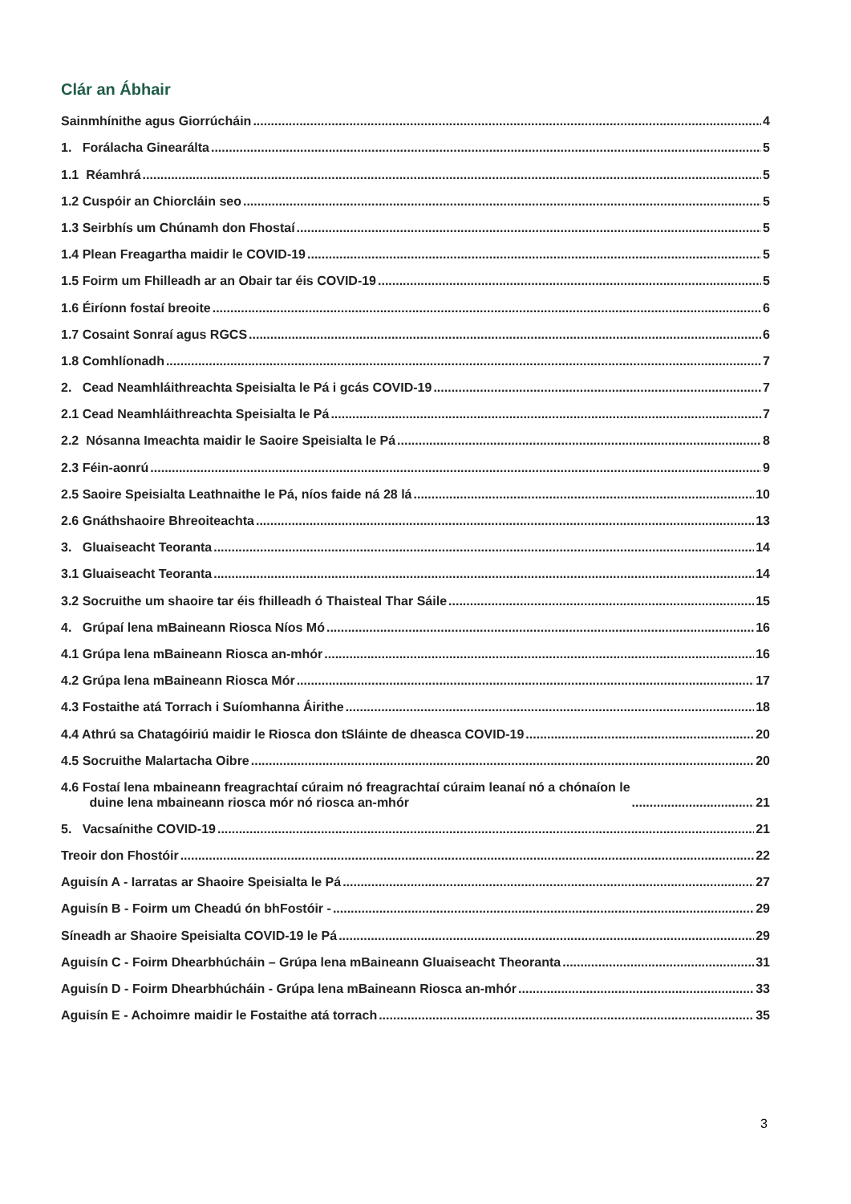Clár an Ábhair
Sainmhínithe agus Giorrúcháin 4
1. Forálacha Ginearálta 5
1.1 Réamhrá 5
1.2 Cuspóir an Chiorcláin seo 5
1.3 Seirbhís um Chúnamh don Fhostaí 5
1.4 Plean Freagartha maidir le COVID-19 5
1.5 Foirm um Fhilleadh ar an Obair tar éis COVID-19 5
1.6 Éiríonn fostaí breoite 6
1.7 Cosaint Sonraí agus RGCS 6
1.8 Comhlíonadh 7
2. Cead Neamhláithreachta Speisialta le Pá i gcás COVID-19 7
2.1 Cead Neamhláithreachta Speisialta le Pá 7
2.2 Nósanna Imeachta maidir le Saoire Speisialta le Pá 8
2.3 Féin-aonrú 9
2.5 Saoire Speisialta Leathnaithe le Pá, níos faide ná 28 lá 10
2.6 Gnáthshaoire Bhreoiteachta 13
3. Gluaiseacht Teoranta 14
3.1 Gluaiseacht Teoranta 14
3.2 Socruithe um shaoire tar éis fhilleadh ó Thaisteal Thar Sáile 15
4. Grúpaí lena mBaineann Riosca Níos Mó 16
4.1 Grúpa lena mBaineann Riosca an-mhór 16
4.2 Grúpa lena mBaineann Riosca Mór 17
4.3 Fostaithe atá Torrach i Suíomhanna Áirithe 18
4.4 Athrú sa Chatagóiriú maidir le Riosca don tSláinte de dheasca COVID-19 20
4.5 Socruithe Malartacha Oibre 20
4.6 Fostaí lena mbaineann freagrachtaí cúraim nó freagrachtaí cúraim leanaí nó a chónaíon le
duine lena mbaineann riosca mór nó riosca an-mhór 21
5. Vacsaínithe COVID-19 21
Treoir don Fhostóir 22
Aguisín A - Iarratas ar Shaoire Speisialta le Pá 27
Aguisín B - Foirm um Cheadú ón bhFostóir - 29
Síneadh ar Shaoire Speisialta COVID-19 le Pá 29
Aguisín C - Foirm Dhearbhúcháin – Grúpa lena mBaineann Gluaiseacht Theoranta 31
Aguisín D - Foirm Dhearbhúcháin - Grúpa lena mBaineann Riosca an-mhór 33
Aguisín E - Achoimre maidir le Fostaithe atá torrach 35
3